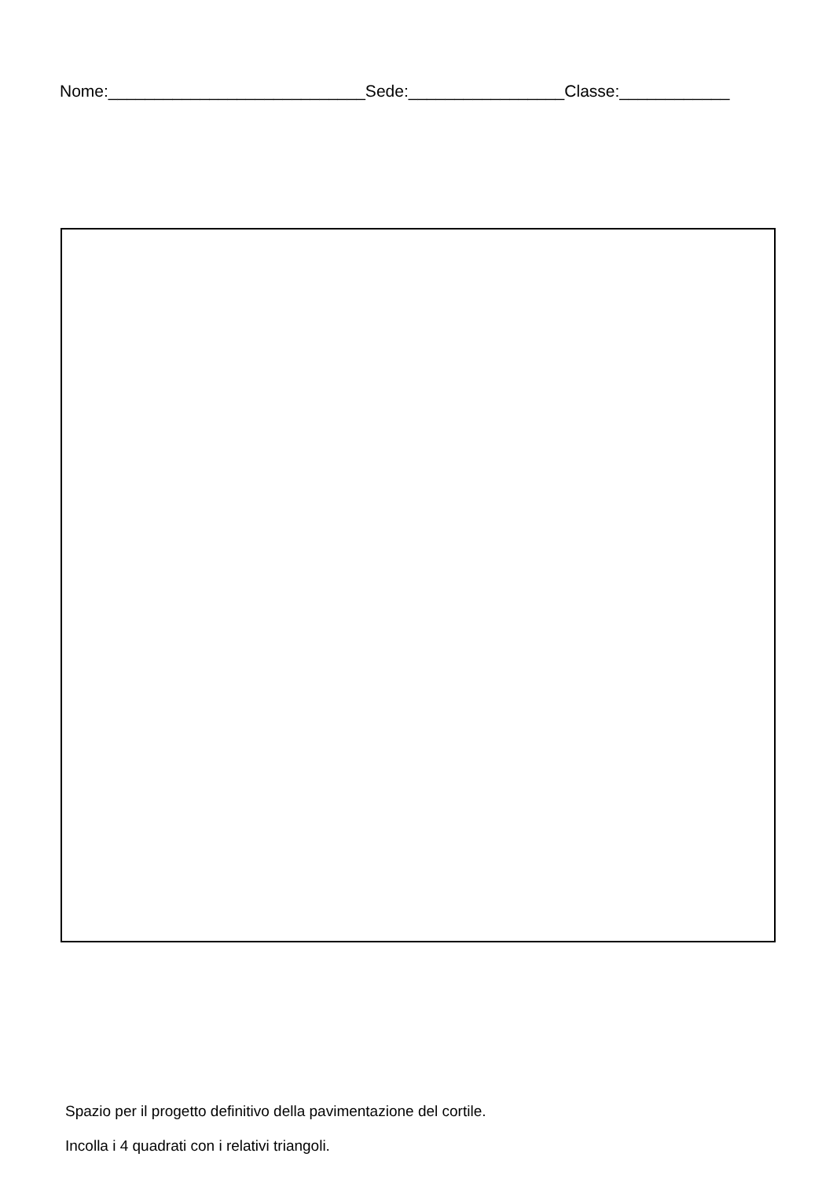Nome:____________________________Sede:_________________Classe:____________
Spazio per il progetto definitivo della pavimentazione del cortile.
Incolla i 4 quadrati con i relativi triangoli.